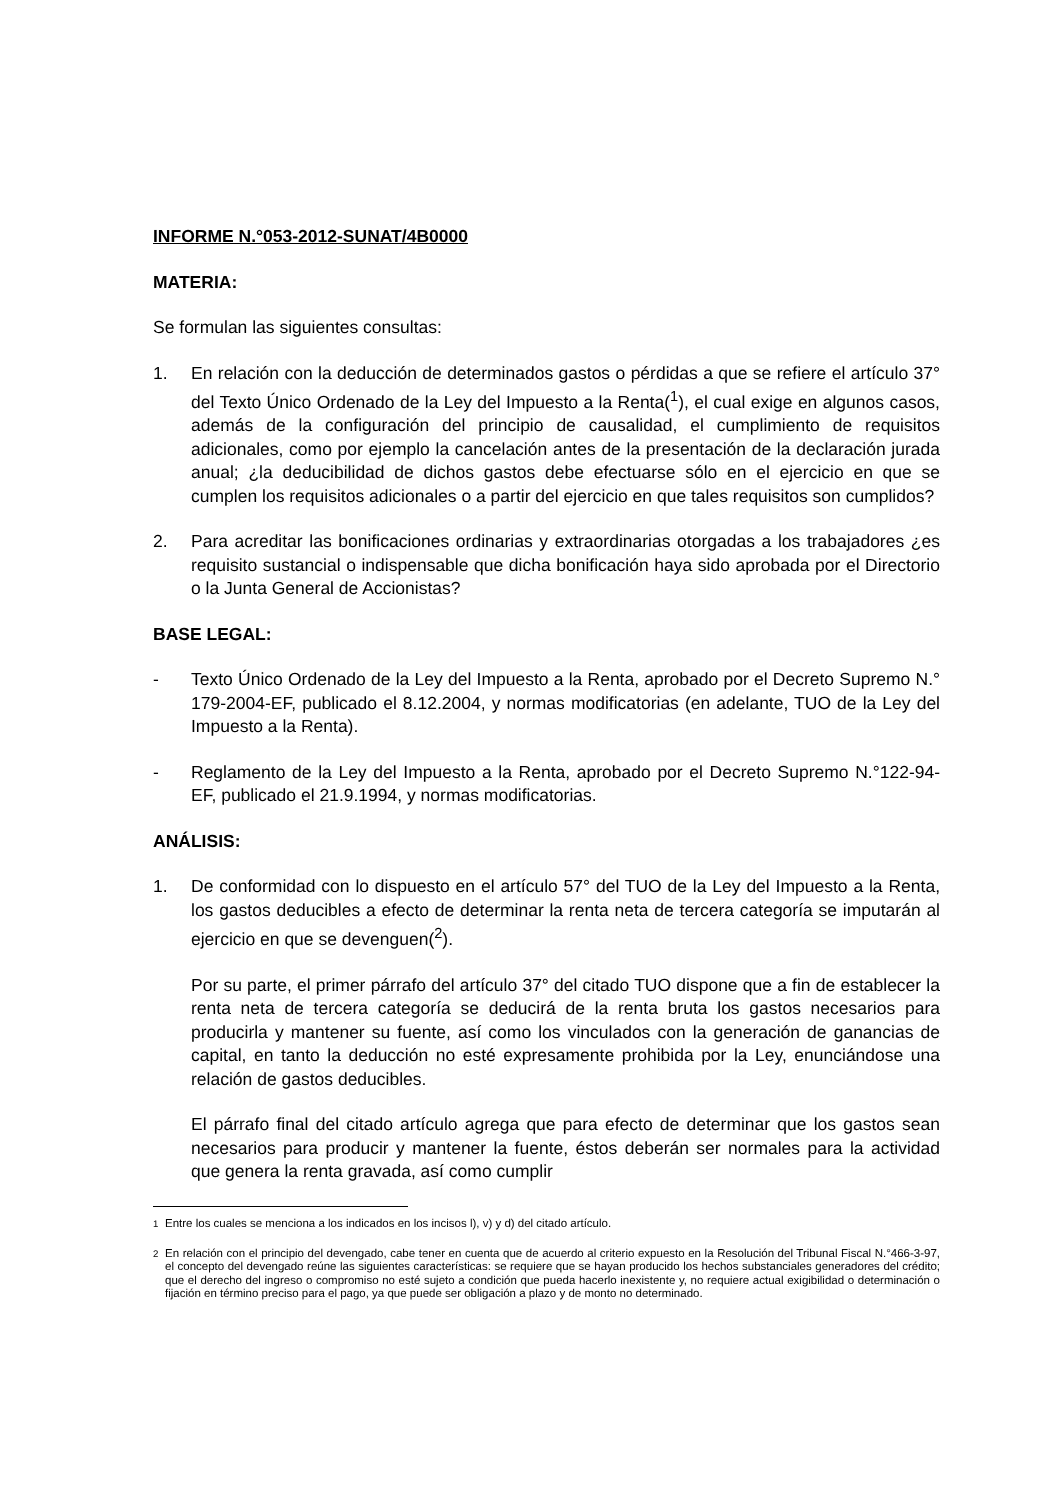INFORME N.°053-2012-SUNAT/4B0000
MATERIA:
Se formulan las siguientes consultas:
1. En relación con la deducción de determinados gastos o pérdidas a que se refiere el artículo 37° del Texto Único Ordenado de la Ley del Impuesto a la Renta(<sup>1</sup>), el cual exige en algunos casos, además de la configuración del principio de causalidad, el cumplimiento de requisitos adicionales, como por ejemplo la cancelación antes de la presentación de la declaración jurada anual; ¿la deducibilidad de dichos gastos debe efectuarse sólo en el ejercicio en que se cumplen los requisitos adicionales o a partir del ejercicio en que tales requisitos son cumplidos?
2. Para acreditar las bonificaciones ordinarias y extraordinarias otorgadas a los trabajadores ¿es requisito sustancial o indispensable que dicha bonificación haya sido aprobada por el Directorio o la Junta General de Accionistas?
BASE LEGAL:
- Texto Único Ordenado de la Ley del Impuesto a la Renta, aprobado por el Decreto Supremo N.° 179-2004-EF, publicado el 8.12.2004, y normas modificatorias (en adelante, TUO de la Ley del Impuesto a la Renta).
- Reglamento de la Ley del Impuesto a la Renta, aprobado por el Decreto Supremo N.°122-94-EF, publicado el 21.9.1994, y normas modificatorias.
ANÁLISIS:
1. De conformidad con lo dispuesto en el artículo 57° del TUO de la Ley del Impuesto a la Renta, los gastos deducibles a efecto de determinar la renta neta de tercera categoría se imputarán al ejercicio en que se devenguen(<sup>2</sup>).
Por su parte, el primer párrafo del artículo 37° del citado TUO dispone que a fin de establecer la renta neta de tercera categoría se deducirá de la renta bruta los gastos necesarios para producirla y mantener su fuente, así como los vinculados con la generación de ganancias de capital, en tanto la deducción no esté expresamente prohibida por la Ley, enunciándose una relación de gastos deducibles.
El párrafo final del citado artículo agrega que para efecto de determinar que los gastos sean necesarios para producir y mantener la fuente, éstos deberán ser normales para la actividad que genera la renta gravada, así como cumplir
<sup>1</sup> Entre los cuales se menciona a los indicados en los incisos l), v) y d) del citado artículo.
<sup>2</sup> En relación con el principio del devengado, cabe tener en cuenta que de acuerdo al criterio expuesto en la Resolución del Tribunal Fiscal N.°466-3-97, el concepto del devengado reúne las siguientes características: se requiere que se hayan producido los hechos substanciales generadores del crédito; que el derecho del ingreso o compromiso no esté sujeto a condición que pueda hacerlo inexistente y, no requiere actual exigibilidad o determinación o fijación en término preciso para el pago, ya que puede ser obligación a plazo y de monto no determinado.